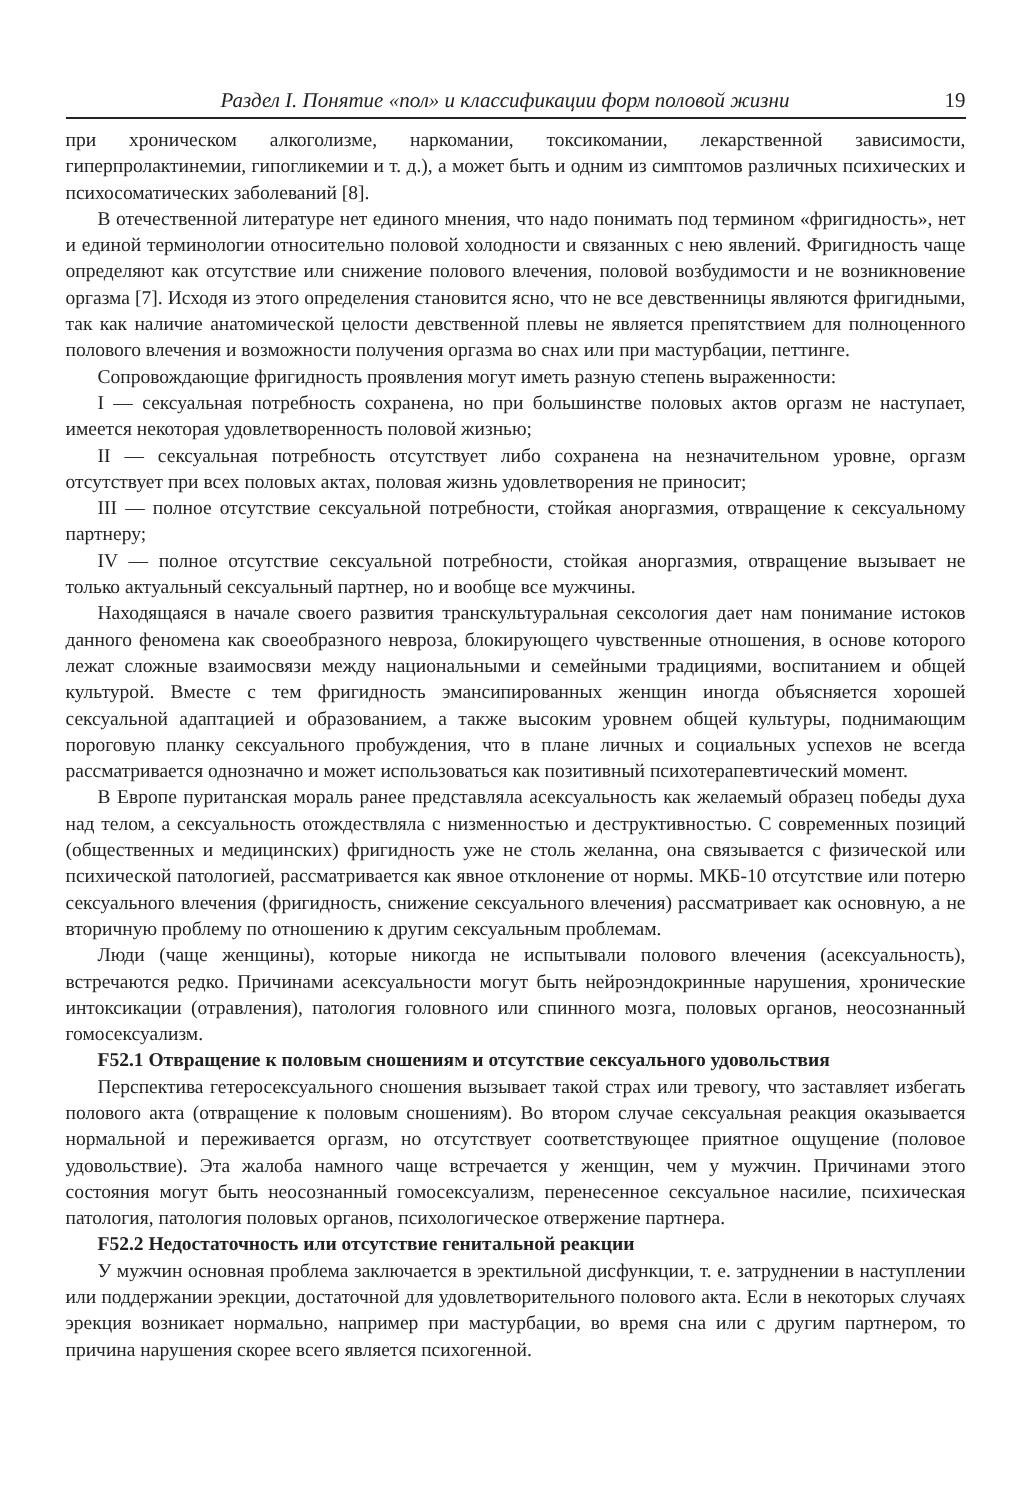Раздел I. Понятие «пол» и классификации форм половой жизни 19
при хроническом алкоголизме, наркомании, токсикомании, лекарственной зависимости, гиперпролактинемии, гипогликемии и т. д.), а может быть и одним из симптомов различных психических и психосоматических заболеваний [8].
В отечественной литературе нет единого мнения, что надо понимать под термином «фригидность», нет и единой терминологии относительно половой холодности и связанных с нею явлений. Фригидность чаще определяют как отсутствие или снижение полового влечения, половой возбудимости и не возникновение оргазма [7]. Исходя из этого определения становится ясно, что не все девственницы являются фригидными, так как наличие анатомической целости девственной плевы не является препятствием для полноценного полового влечения и возможности получения оргазма во снах или при мастурбации, петтинге.
Сопровождающие фригидность проявления могут иметь разную степень выраженности:
I — сексуальная потребность сохранена, но при большинстве половых актов оргазм не наступает, имеется некоторая удовлетворенность половой жизнью;
II — сексуальная потребность отсутствует либо сохранена на незначительном уровне, оргазм отсутствует при всех половых актах, половая жизнь удовлетворения не приносит;
III — полное отсутствие сексуальной потребности, стойкая аноргазмия, отвращение к сексуальному партнеру;
IV — полное отсутствие сексуальной потребности, стойкая аноргазмия, отвращение вызывает не только актуальный сексуальный партнер, но и вообще все мужчины.
Находящаяся в начале своего развития транскультуральная сексология дает нам понимание истоков данного феномена как своеобразного невроза, блокирующего чувственные отношения, в основе которого лежат сложные взаимосвязи между национальными и семейными традициями, воспитанием и общей культурой. Вместе с тем фригидность эмансипированных женщин иногда объясняется хорошей сексуальной адаптацией и образованием, а также высоким уровнем общей культуры, поднимающим пороговую планку сексуального пробуждения, что в плане личных и социальных успехов не всегда рассматривается однозначно и может использоваться как позитивный психотерапевтический момент.
В Европе пуританская мораль ранее представляла асексуальность как желаемый образец победы духа над телом, а сексуальность отождествляла с низменностью и деструктивностью. С современных позиций (общественных и медицинских) фригидность уже не столь желанна, она связывается с физической или психической патологией, рассматривается как явное отклонение от нормы. МКБ-10 отсутствие или потерю сексуального влечения (фригидность, снижение сексуального влечения) рассматривает как основную, а не вторичную проблему по отношению к другим сексуальным проблемам.
Люди (чаще женщины), которые никогда не испытывали полового влечения (асексуальность), встречаются редко. Причинами асексуальности могут быть нейроэндокринные нарушения, хронические интоксикации (отравления), патология головного или спинного мозга, половых органов, неосознанный гомосексуализм.
F52.1 Отвращение к половым сношениям и отсутствие сексуального удовольствия
Перспектива гетеросексуального сношения вызывает такой страх или тревогу, что заставляет избегать полового акта (отвращение к половым сношениям). Во втором случае сексуальная реакция оказывается нормальной и переживается оргазм, но отсутствует соответствующее приятное ощущение (половое удовольствие). Эта жалоба намного чаще встречается у женщин, чем у мужчин. Причинами этого состояния могут быть неосознанный гомосексуализм, перенесенное сексуальное насилие, психическая патология, патология половых органов, психологическое отвержение партнера.
F52.2 Недостаточность или отсутствие генитальной реакции
У мужчин основная проблема заключается в эректильной дисфункции, т. е. затруднении в наступлении или поддержании эрекции, достаточной для удовлетворительного полового акта. Если в некоторых случаях эрекция возникает нормально, например при мастурбации, во время сна или с другим партнером, то причина нарушения скорее всего является психогенной.